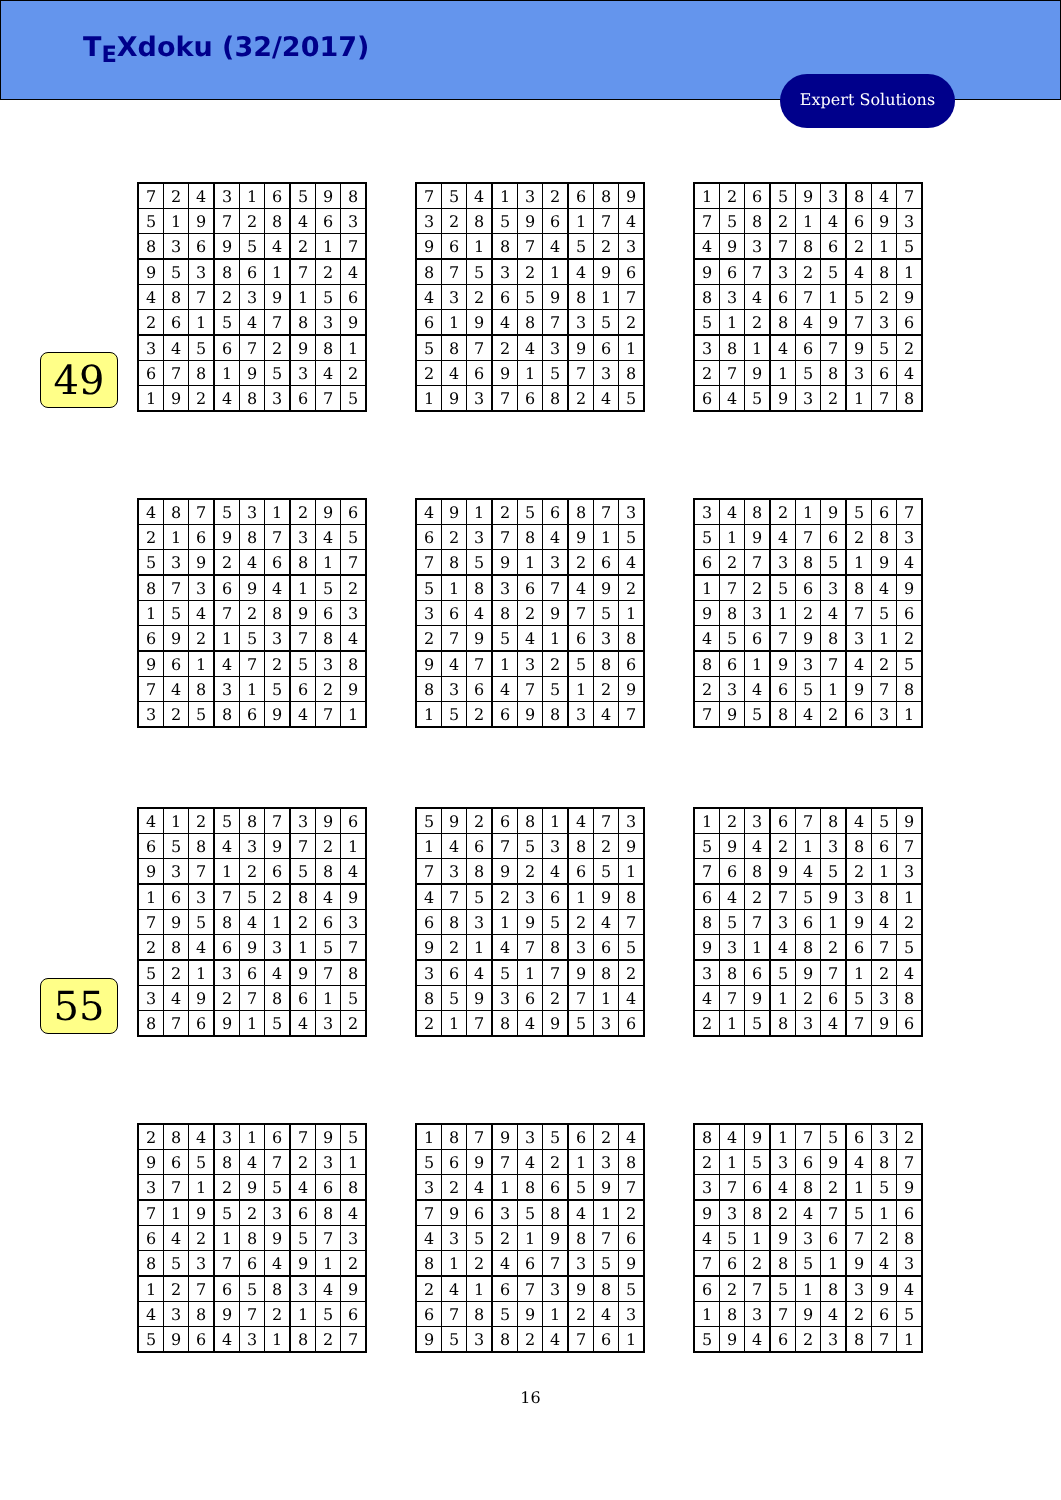T<sub>E</sub>Xdoku (32/2017)
Expert Solutions
49
| 7 | 2 | 4 | 3 | 1 | 6 | 5 | 9 | 8 |
| 5 | 1 | 9 | 7 | 2 | 8 | 4 | 6 | 3 |
| 8 | 3 | 6 | 9 | 5 | 4 | 2 | 1 | 7 |
| 9 | 5 | 3 | 8 | 6 | 1 | 7 | 2 | 4 |
| 4 | 8 | 7 | 2 | 3 | 9 | 1 | 5 | 6 |
| 2 | 6 | 1 | 5 | 4 | 7 | 8 | 3 | 9 |
| 3 | 4 | 5 | 6 | 7 | 2 | 9 | 8 | 1 |
| 6 | 7 | 8 | 1 | 9 | 5 | 3 | 4 | 2 |
| 1 | 9 | 2 | 4 | 8 | 3 | 6 | 7 | 5 |
| 7 | 5 | 4 | 1 | 3 | 2 | 6 | 8 | 9 |
| 3 | 2 | 8 | 5 | 9 | 6 | 1 | 7 | 4 |
| 9 | 6 | 1 | 8 | 7 | 4 | 5 | 2 | 3 |
| 8 | 7 | 5 | 3 | 2 | 1 | 4 | 9 | 6 |
| 4 | 3 | 2 | 6 | 5 | 9 | 8 | 1 | 7 |
| 6 | 1 | 9 | 4 | 8 | 7 | 3 | 5 | 2 |
| 5 | 8 | 7 | 2 | 4 | 3 | 9 | 6 | 1 |
| 2 | 4 | 6 | 9 | 1 | 5 | 7 | 3 | 8 |
| 1 | 9 | 3 | 7 | 6 | 8 | 2 | 4 | 5 |
| 1 | 2 | 6 | 5 | 9 | 3 | 8 | 4 | 7 |
| 7 | 5 | 8 | 2 | 1 | 4 | 6 | 9 | 3 |
| 4 | 9 | 3 | 7 | 8 | 6 | 2 | 1 | 5 |
| 9 | 6 | 7 | 3 | 2 | 5 | 4 | 8 | 1 |
| 8 | 3 | 4 | 6 | 7 | 1 | 5 | 2 | 9 |
| 5 | 1 | 2 | 8 | 4 | 9 | 7 | 3 | 6 |
| 3 | 8 | 1 | 4 | 6 | 7 | 9 | 5 | 2 |
| 2 | 7 | 9 | 1 | 5 | 8 | 3 | 6 | 4 |
| 6 | 4 | 5 | 9 | 3 | 2 | 1 | 7 | 8 |
| 4 | 8 | 7 | 5 | 3 | 1 | 2 | 9 | 6 |
| 2 | 1 | 6 | 9 | 8 | 7 | 3 | 4 | 5 |
| 5 | 3 | 9 | 2 | 4 | 6 | 8 | 1 | 7 |
| 8 | 7 | 3 | 6 | 9 | 4 | 1 | 5 | 2 |
| 1 | 5 | 4 | 7 | 2 | 8 | 9 | 6 | 3 |
| 6 | 9 | 2 | 1 | 5 | 3 | 7 | 8 | 4 |
| 9 | 6 | 1 | 4 | 7 | 2 | 5 | 3 | 8 |
| 7 | 4 | 8 | 3 | 1 | 5 | 6 | 2 | 9 |
| 3 | 2 | 5 | 8 | 6 | 9 | 4 | 7 | 1 |
| 4 | 9 | 1 | 2 | 5 | 6 | 8 | 7 | 3 |
| 6 | 2 | 3 | 7 | 8 | 4 | 9 | 1 | 5 |
| 7 | 8 | 5 | 9 | 1 | 3 | 2 | 6 | 4 |
| 5 | 1 | 8 | 3 | 6 | 7 | 4 | 9 | 2 |
| 3 | 6 | 4 | 8 | 2 | 9 | 7 | 5 | 1 |
| 2 | 7 | 9 | 5 | 4 | 1 | 6 | 3 | 8 |
| 9 | 4 | 7 | 1 | 3 | 2 | 5 | 8 | 6 |
| 8 | 3 | 6 | 4 | 7 | 5 | 1 | 2 | 9 |
| 1 | 5 | 2 | 6 | 9 | 8 | 3 | 4 | 7 |
| 3 | 4 | 8 | 2 | 1 | 9 | 5 | 6 | 7 |
| 5 | 1 | 9 | 4 | 7 | 6 | 2 | 8 | 3 |
| 6 | 2 | 7 | 3 | 8 | 5 | 1 | 9 | 4 |
| 1 | 7 | 2 | 5 | 6 | 3 | 8 | 4 | 9 |
| 9 | 8 | 3 | 1 | 2 | 4 | 7 | 5 | 6 |
| 4 | 5 | 6 | 7 | 9 | 8 | 3 | 1 | 2 |
| 8 | 6 | 1 | 9 | 3 | 7 | 4 | 2 | 5 |
| 2 | 3 | 4 | 6 | 5 | 1 | 9 | 7 | 8 |
| 7 | 9 | 5 | 8 | 4 | 2 | 6 | 3 | 1 |
55
| 4 | 1 | 2 | 5 | 8 | 7 | 3 | 9 | 6 |
| 6 | 5 | 8 | 4 | 3 | 9 | 7 | 2 | 1 |
| 9 | 3 | 7 | 1 | 2 | 6 | 5 | 8 | 4 |
| 1 | 6 | 3 | 7 | 5 | 2 | 8 | 4 | 9 |
| 7 | 9 | 5 | 8 | 4 | 1 | 2 | 6 | 3 |
| 2 | 8 | 4 | 6 | 9 | 3 | 1 | 5 | 7 |
| 5 | 2 | 1 | 3 | 6 | 4 | 9 | 7 | 8 |
| 3 | 4 | 9 | 2 | 7 | 8 | 6 | 1 | 5 |
| 8 | 7 | 6 | 9 | 1 | 5 | 4 | 3 | 2 |
| 5 | 9 | 2 | 6 | 8 | 1 | 4 | 7 | 3 |
| 1 | 4 | 6 | 7 | 5 | 3 | 8 | 2 | 9 |
| 7 | 3 | 8 | 9 | 2 | 4 | 6 | 5 | 1 |
| 4 | 7 | 5 | 2 | 3 | 6 | 1 | 9 | 8 |
| 6 | 8 | 3 | 1 | 9 | 5 | 2 | 4 | 7 |
| 9 | 2 | 1 | 4 | 7 | 8 | 3 | 6 | 5 |
| 3 | 6 | 4 | 5 | 1 | 7 | 9 | 8 | 2 |
| 8 | 5 | 9 | 3 | 6 | 2 | 7 | 1 | 4 |
| 2 | 1 | 7 | 8 | 4 | 9 | 5 | 3 | 6 |
| 1 | 2 | 3 | 6 | 7 | 8 | 4 | 5 | 9 |
| 5 | 9 | 4 | 2 | 1 | 3 | 8 | 6 | 7 |
| 7 | 6 | 8 | 9 | 4 | 5 | 2 | 1 | 3 |
| 6 | 4 | 2 | 7 | 5 | 9 | 3 | 8 | 1 |
| 8 | 5 | 7 | 3 | 6 | 1 | 9 | 4 | 2 |
| 9 | 3 | 1 | 4 | 8 | 2 | 6 | 7 | 5 |
| 3 | 8 | 6 | 5 | 9 | 7 | 1 | 2 | 4 |
| 4 | 7 | 9 | 1 | 2 | 6 | 5 | 3 | 8 |
| 2 | 1 | 5 | 8 | 3 | 4 | 7 | 9 | 6 |
| 2 | 8 | 4 | 3 | 1 | 6 | 7 | 9 | 5 |
| 9 | 6 | 5 | 8 | 4 | 7 | 2 | 3 | 1 |
| 3 | 7 | 1 | 2 | 9 | 5 | 4 | 6 | 8 |
| 7 | 1 | 9 | 5 | 2 | 3 | 6 | 8 | 4 |
| 6 | 4 | 2 | 1 | 8 | 9 | 5 | 7 | 3 |
| 8 | 5 | 3 | 7 | 6 | 4 | 9 | 1 | 2 |
| 1 | 2 | 7 | 6 | 5 | 8 | 3 | 4 | 9 |
| 4 | 3 | 8 | 9 | 7 | 2 | 1 | 5 | 6 |
| 5 | 9 | 6 | 4 | 3 | 1 | 8 | 2 | 7 |
| 1 | 8 | 7 | 9 | 3 | 5 | 6 | 2 | 4 |
| 5 | 6 | 9 | 7 | 4 | 2 | 1 | 3 | 8 |
| 3 | 2 | 4 | 1 | 8 | 6 | 5 | 9 | 7 |
| 7 | 9 | 6 | 3 | 5 | 8 | 4 | 1 | 2 |
| 4 | 3 | 5 | 2 | 1 | 9 | 8 | 7 | 6 |
| 8 | 1 | 2 | 4 | 6 | 7 | 3 | 5 | 9 |
| 2 | 4 | 1 | 6 | 7 | 3 | 9 | 8 | 5 |
| 6 | 7 | 8 | 5 | 9 | 1 | 2 | 4 | 3 |
| 9 | 5 | 3 | 8 | 2 | 4 | 7 | 6 | 1 |
| 8 | 4 | 9 | 1 | 7 | 5 | 6 | 3 | 2 |
| 2 | 1 | 5 | 3 | 6 | 9 | 4 | 8 | 7 |
| 3 | 7 | 6 | 4 | 8 | 2 | 1 | 5 | 9 |
| 9 | 3 | 8 | 2 | 4 | 7 | 5 | 1 | 6 |
| 4 | 5 | 1 | 9 | 3 | 6 | 7 | 2 | 8 |
| 7 | 6 | 2 | 8 | 5 | 1 | 9 | 4 | 3 |
| 6 | 2 | 7 | 5 | 1 | 8 | 3 | 9 | 4 |
| 1 | 8 | 3 | 7 | 9 | 4 | 2 | 6 | 5 |
| 5 | 9 | 4 | 6 | 2 | 3 | 8 | 7 | 1 |
16